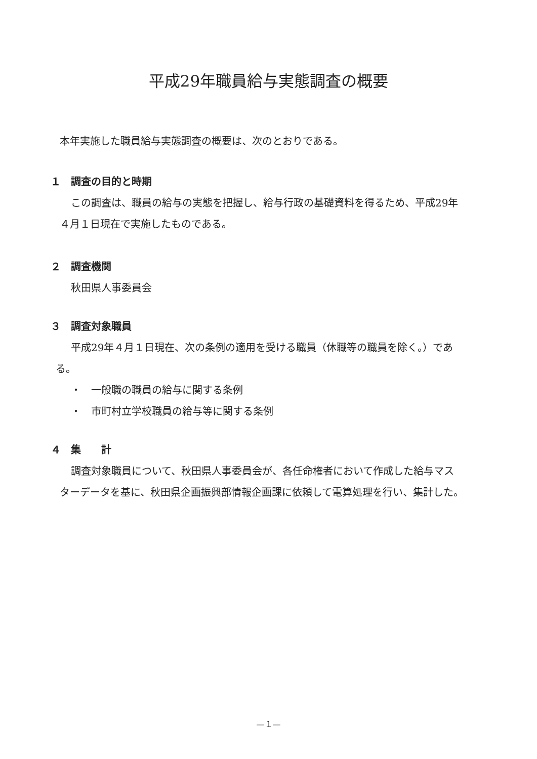平成29年職員給与実態調査の概要
本年実施した職員給与実態調査の概要は、次のとおりである。
１　調査の目的と時期
この調査は、職員の給与の実態を把握し、給与行政の基礎資料を得るため、平成29年
４月１日現在で実施したものである。
２　調査機関
秋田県人事委員会
３　調査対象職員
平成29年４月１日現在、次の条例の適用を受ける職員（休職等の職員を除く。）であ
る。
・　一般職の職員の給与に関する条例
・　市町村立学校職員の給与等に関する条例
４　集　　計
調査対象職員について、秋田県人事委員会が、各任命権者において作成した給与マス
ターデータを基に、秋田県企画振興部情報企画課に依頼して電算処理を行い、集計した。
—１—